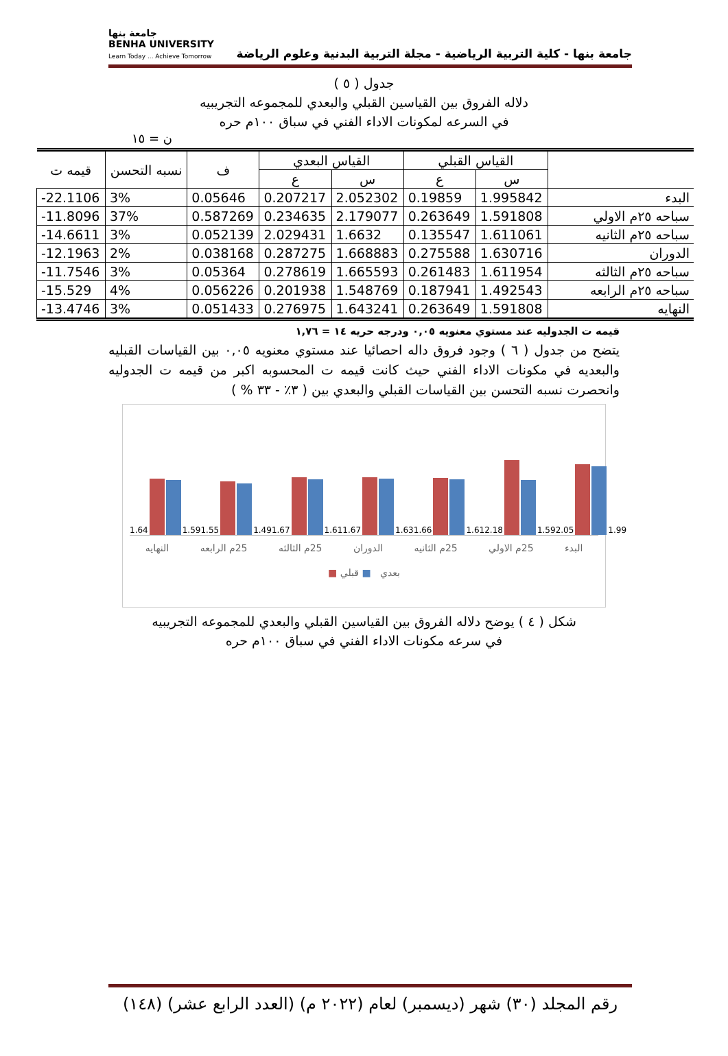جامعة بنها - كلية التربية الرياضية - مجلة التربية البدنية وعلوم الرياضة
جامعة بنها
BENHA UNIVERSITY
Learn Today ... Achieve Tomorrow
جدول ( ٥ )
دلاله الفروق بين القياسين القبلي والبعدي للمجموعه التجريبيه
في السرعه لمكونات الاداء الفني في سباق ١٠٠م حره
ن = ١٥
| | القياس القبلي | | القياس البعدي | | ف | نسبه التحسن | قيمه ت |
| --- | --- | --- | --- | --- | --- | --- | --- |
| | س | ع | س | ع | | | |
| البدء | 1.995842 | 0.19859 | 2.052302 | 0.207217 | 0.05646 | 3% | -22.1106 |
| سباحه ٢٥م الاولي | 1.591808 | 0.263649 | 2.179077 | 0.234635 | 0.587269 | 37% | -11.8096 |
| سباحه ٢٥م الثانيه | 1.611061 | 0.135547 | 1.6632 | 2.029431 | 0.052139 | 3% | -14.6611 |
| الدوران | 1.630716 | 0.275588 | 1.668883 | 0.287275 | 0.038168 | 2% | -12.1963 |
| سباحه ٢٥م الثالثه | 1.611954 | 0.261483 | 1.665593 | 0.278619 | 0.05364 | 3% | -11.7546 |
| سباحه ٢٥م الرابعه | 1.492543 | 0.187941 | 1.548769 | 0.201938 | 0.056226 | 4% | -15.529 |
| النهايه | 1.591808 | 0.263649 | 1.643241 | 0.276975 | 0.051433 | 3% | -13.4746 |
قيمه ت الجدوليه عند مستوي معنويه ٠,٠٥ ودرجه حريه ١٤ = ١,٧٦
يتضح من جدول ( ٦ ) وجود فروق داله احصائيا عند مستوي معنويه ٠,٠٥ بين القياسات القبليه والبعديه في مكونات الاداء الفني حيث كانت قيمه ت المحسوبه اكبر من قيمه ت الجدوليه وانحصرت نسبه التحسن بين القياسات القبلي والبعدي بين ( ٣٪ - ٣٣ % )
1.64
1.59
1.55
1.49
1.67
1.61
1.67
1.63
1.66
1.61
2.18
1.59
2.05
1.99
البدء 25م الاولي 25م الثانيه الدوران 25م الثالثه 25م الرابعه النهايه
■ بعدي ■ قبلي
شكل ( ٤ ) يوضح دلاله الفروق بين القياسين القبلي والبعدي للمجموعه التجريبيه
في سرعه مكونات الاداء الفني في سباق ١٠٠م حره
رقم المجلد (٣٠) شهر (ديسمبر) لعام (٢٠٢٢ م) (العدد الرابع عشر) (١٤٨)